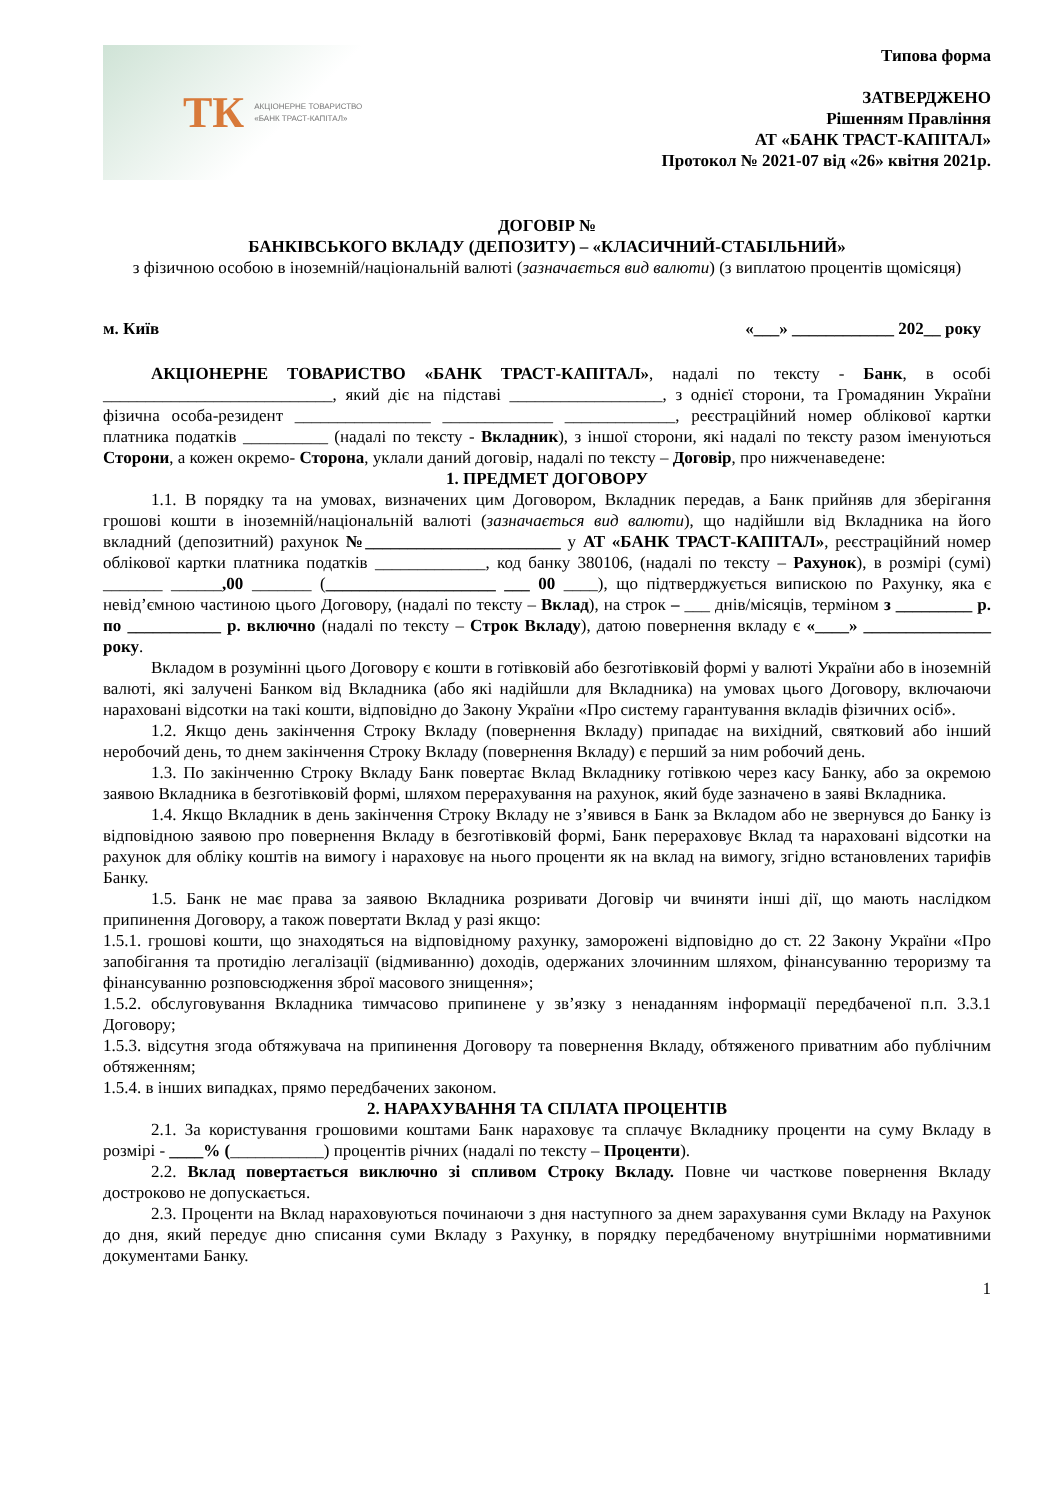ТК АКЦІОНЕРНЕ ТОВАРИСТВО
«БАНК ТРАСТ-КАПІТАЛ»
Типова форма
ЗАТВЕРДЖЕНО
Рішенням Правління
АТ «БАНК ТРАСТ-КАПІТАЛ»
Протокол № 2021-07 від «26» квітня 2021р.
ДОГОВІР №
БАНКІВСЬКОГО ВКЛАДУ (ДЕПОЗИТУ) – «КЛАСИЧНИЙ-СТАБІЛЬНИЙ»
з фізичною особою в іноземній/національній валюті (зазначається вид валюти) (з виплатою процентів щомісяця)
м. Київ «___» ____________ 202__ року
АКЦІОНЕРНЕ ТОВАРИСТВО «БАНК ТРАСТ-КАПІТАЛ», надалі по тексту - Банк, в особі ___________________________, який діє на підставі __________________, з однієї сторони, та Громадянин України фізична особа-резидент ________________ _____________ _____________, реєстраційний номер облікової картки платника податків __________ (надалі по тексту - Вкладник), з іншої сторони, які надалі по тексту разом іменуються Сторони, а кожен окремо- Сторона, уклали даний договір, надалі по тексту – Договір, про нижченаведене:
1. ПРЕДМЕТ ДОГОВОРУ
1.1. В порядку та на умовах, визначених цим Договором, Вкладник передав, а Банк прийняв для зберігання грошові кошти в іноземній/національній валюті (зазначається вид валюти), що надійшли від Вкладника на його вкладний (депозитний) рахунок №_______________________ у АТ «БАНК ТРАСТ-КАПІТАЛ», реєстраційний номер облікової картки платника податків _____________, код банку 380106, (надалі по тексту – Рахунок), в розмірі (сумі) _______ ______,00 _______ (____________________ ___ 00 ____), що підтверджується випискою по Рахунку, яка є невід’ємною частиною цього Договору, (надалі по тексту – Вклад), на строк – ___ днів/місяців, терміном з _________ р. по ___________ р. включно (надалі по тексту – Строк Вкладу), датою повернення вкладу є «____» _______________ року.
Вкладом в розумінні цього Договору є кошти в готівковій або безготівковій формі у валюті України або в іноземній валюті, які залучені Банком від Вкладника (або які надійшли для Вкладника) на умовах цього Договору, включаючи нараховані відсотки на такі кошти, відповідно до Закону України «Про систему гарантування вкладів фізичних осіб».
1.2. Якщо день закінчення Строку Вкладу (повернення Вкладу) припадає на вихідний, святковий або інший неробочий день, то днем закінчення Строку Вкладу (повернення Вкладу) є перший за ним робочий день.
1.3. По закінченню Строку Вкладу Банк повертає Вклад Вкладнику готівкою через касу Банку, або за окремою заявою Вкладника в безготівковій формі, шляхом перерахування на рахунок, який буде зазначено в заяві Вкладника.
1.4. Якщо Вкладник в день закінчення Строку Вкладу не з’явився в Банк за Вкладом або не звернувся до Банку із відповідною заявою про повернення Вкладу в безготівковій формі, Банк перераховує Вклад та нараховані відсотки на рахунок для обліку коштів на вимогу і нараховує на нього проценти як на вклад на вимогу, згідно встановлених тарифів Банку.
1.5. Банк не має права за заявою Вкладника розривати Договір чи вчиняти інші дії, що мають наслідком припинення Договору, а також повертати Вклад у разі якщо:
1.5.1. грошові кошти, що знаходяться на відповідному рахунку, заморожені відповідно до ст. 22 Закону України «Про запобігання та протидію легалізації (відмиванню) доходів, одержаних злочинним шляхом, фінансуванню тероризму та фінансуванню розповсюдження зброї масового знищення»;
1.5.2. обслуговування Вкладника тимчасово припинене у зв’язку з ненаданням інформації передбаченої п.п. 3.3.1 Договору;
1.5.3. відсутня згода обтяжувача на припинення Договору та повернення Вкладу, обтяженого приватним або публічним обтяженням;
1.5.4. в інших випадках, прямо передбачених законом.
2. НАРАХУВАННЯ ТА СПЛАТА ПРОЦЕНТІВ
2.1. За користування грошовими коштами Банк нараховує та сплачує Вкладнику проценти на суму Вкладу в розмірі - ____% (___________) процентів річних (надалі по тексту – Проценти).
2.2. Вклад повертається виключно зі спливом Строку Вкладу. Повне чи часткове повернення Вкладу достроково не допускається.
2.3. Проценти на Вклад нараховуються починаючи з дня наступного за днем зарахування суми Вкладу на Рахунок до дня, який передує дню списання суми Вкладу з Рахунку, в порядку передбаченому внутрішніми нормативними документами Банку.
1